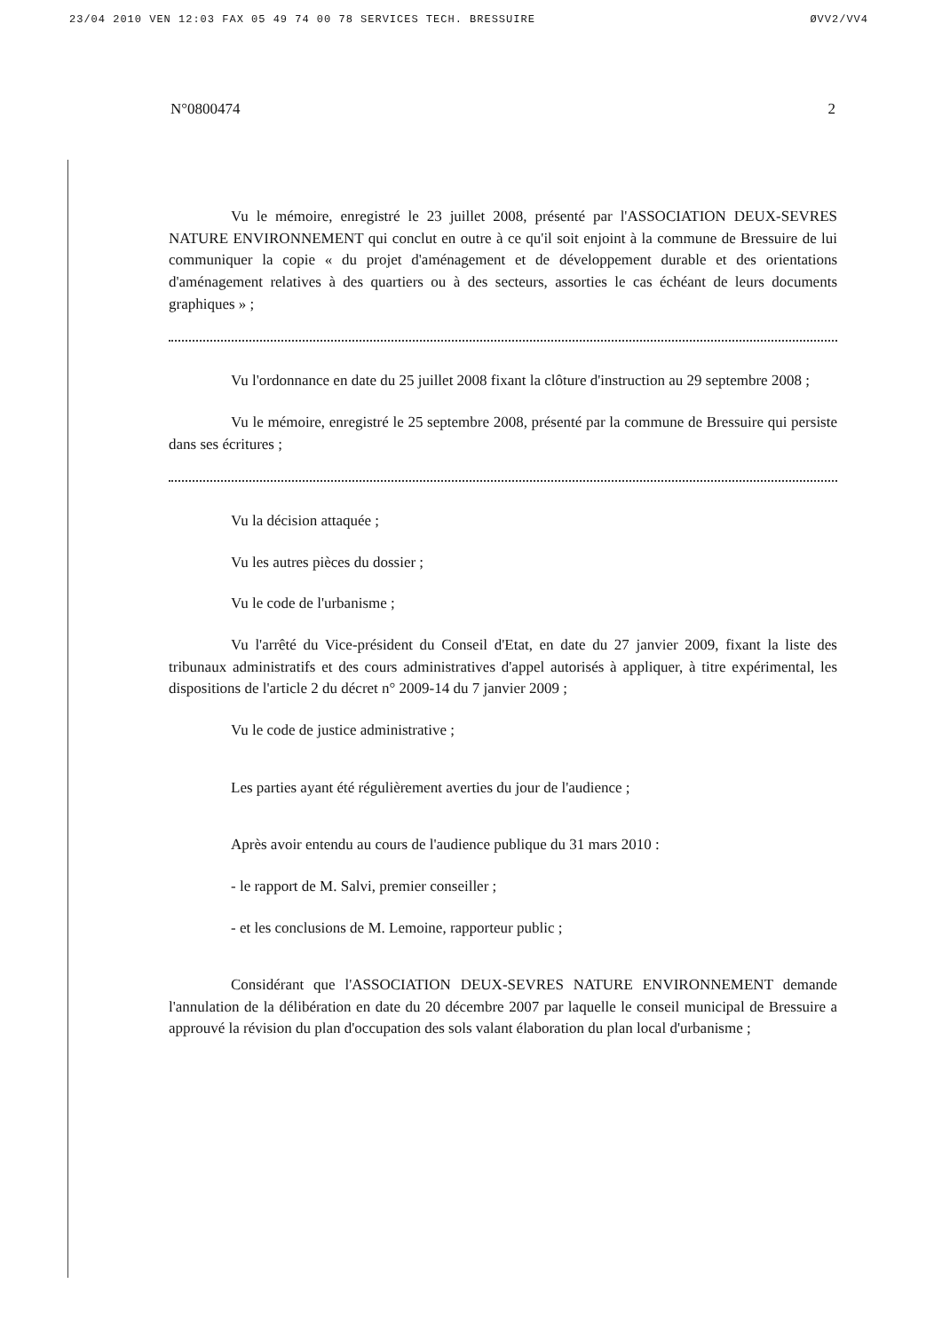23/04 2010 VEN 12:03 FAX 05 49 74 00 78 SERVICES TECH. BRESSUIRE ØVV2/VV4
N°0800474 2
Vu le mémoire, enregistré le 23 juillet 2008, présenté par l'ASSOCIATION DEUX-SEVRES NATURE ENVIRONNEMENT qui conclut en outre à ce qu'il soit enjoint à la commune de Bressuire de lui communiquer la copie « du projet d'aménagement et de développement durable et des orientations d'aménagement relatives à des quartiers ou à des secteurs, assorties le cas échéant de leurs documents graphiques » ;
Vu l'ordonnance en date du 25 juillet 2008 fixant la clôture d'instruction au 29 septembre 2008 ;
Vu le mémoire, enregistré le 25 septembre 2008, présenté par la commune de Bressuire qui persiste dans ses écritures ;
Vu la décision attaquée ;
Vu les autres pièces du dossier ;
Vu le code de l'urbanisme ;
Vu l'arrêté du Vice-président du Conseil d'Etat, en date du 27 janvier 2009, fixant la liste des tribunaux administratifs et des cours administratives d'appel autorisés à appliquer, à titre expérimental, les dispositions de l'article 2 du décret n° 2009-14 du 7 janvier 2009 ;
Vu le code de justice administrative ;
Les parties ayant été régulièrement averties du jour de l'audience ;
Après avoir entendu au cours de l'audience publique du 31 mars 2010 :
- le rapport de M. Salvi, premier conseiller ;
- et les conclusions de M. Lemoine, rapporteur public ;
Considérant que l'ASSOCIATION DEUX-SEVRES NATURE ENVIRONNEMENT demande l'annulation de la délibération en date du 20 décembre 2007 par laquelle le conseil municipal de Bressuire a approuvé la révision du plan d'occupation des sols valant élaboration du plan local d'urbanisme ;